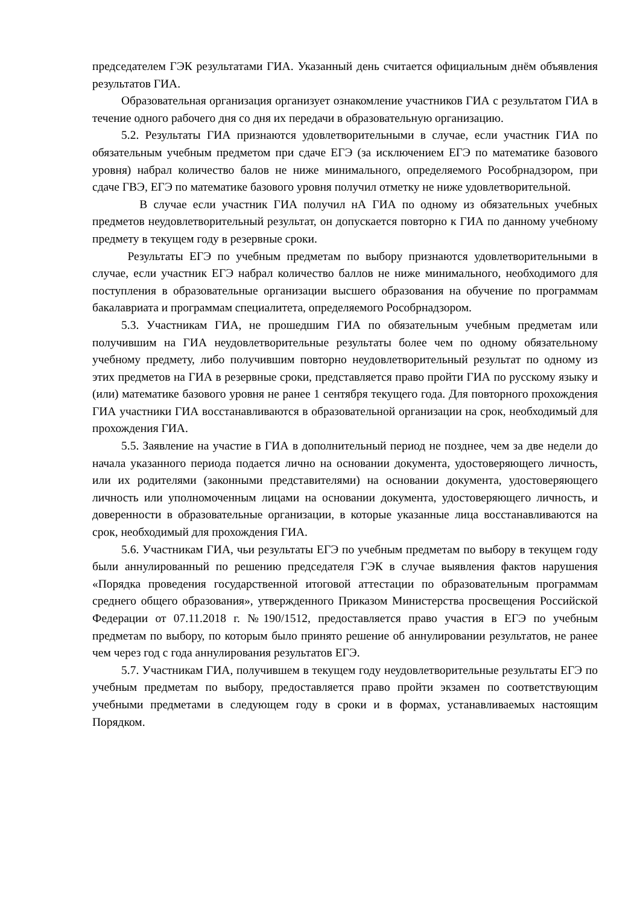председателем ГЭК результатами ГИА. Указанный день считается официальным днём объявления результатов ГИА.
Образовательная организация организует ознакомление участников ГИА с результатом ГИА в течение одного рабочего дня со дня их передачи в образовательную организацию.
5.2. Результаты ГИА признаются удовлетворительными в случае, если участник ГИА по обязательным учебным предметом при сдаче ЕГЭ (за исключением ЕГЭ по математике базового уровня) набрал количество балов не ниже минимального, определяемого Рособрнадзором, при сдаче ГВЭ, ЕГЭ по математике базового уровня получил отметку не ниже удовлетворительной.
В случае если участник ГИА получил нА ГИА по одному из обязательных учебных предметов неудовлетворительный результат, он допускается повторно к ГИА по данному учебному предмету в текущем году в резервные сроки.
Результаты ЕГЭ по учебным предметам по выбору признаются удовлетворительными в случае, если участник ЕГЭ набрал количество баллов не ниже минимального, необходимого для поступления в образовательные организации высшего образования на обучение по программам бакалавриата и программам специалитета, определяемого Рособрнадзором.
5.3. Участникам ГИА, не прошедшим ГИА по обязательным учебным предметам или получившим на ГИА неудовлетворительные результаты более чем по одному обязательному учебному предмету, либо получившим повторно неудовлетворительный результат по одному из этих предметов на ГИА в резервные сроки, представляется право пройти ГИА по русскому языку и (или) математике базового уровня не ранее 1 сентября текущего года. Для повторного прохождения ГИА участники ГИА восстанавливаются в образовательной организации на срок, необходимый для прохождения ГИА.
5.5. Заявление на участие в ГИА в дополнительный период не позднее, чем за две недели до начала указанного периода подается лично на основании документа, удостоверяющего личность, или их родителями (законными представителями) на основании документа, удостоверяющего личность или уполномоченным лицами на основании документа, удостоверяющего личность, и доверенности в образовательные организации, в которые указанные лица восстанавливаются на срок, необходимый для прохождения ГИА.
5.6. Участникам ГИА, чьи результаты ЕГЭ по учебным предметам по выбору в текущем году были аннулированный по решению председателя ГЭК в случае выявления фактов нарушения «Порядка проведения государственной итоговой аттестации по образовательным программам среднего общего образования», утвержденного Приказом Министерства просвещения Российской Федерации от 07.11.2018 г. №190/1512, предоставляется право участия в ЕГЭ по учебным предметам по выбору, по которым было принято решение об аннулировании результатов, не ранее чем через год с года аннулирования результатов ЕГЭ.
5.7. Участникам ГИА, получившем в текущем году неудовлетворительные результаты ЕГЭ по учебным предметам по выбору, предоставляется право пройти экзамен по соответствующим учебными предметами в следующем году в сроки и в формах, устанавливаемых настоящим Порядком.